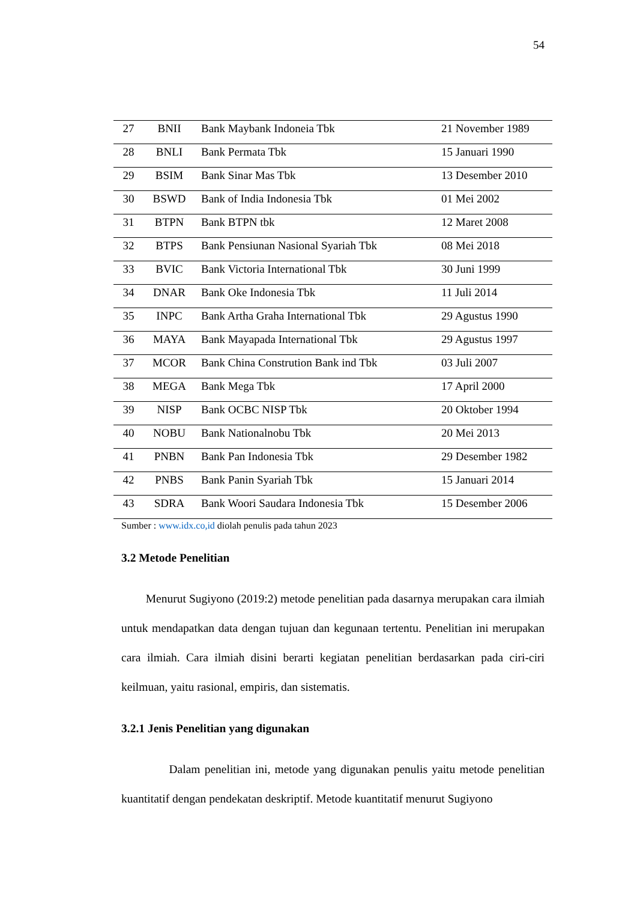54
| 27 | BNII | Bank Maybank Indoneia Tbk | 21 November 1989 |
| 28 | BNLI | Bank Permata Tbk | 15 Januari 1990 |
| 29 | BSIM | Bank Sinar Mas Tbk | 13 Desember 2010 |
| 30 | BSWD | Bank of India Indonesia Tbk | 01 Mei 2002 |
| 31 | BTPN | Bank BTPN tbk | 12 Maret 2008 |
| 32 | BTPS | Bank Pensiunan Nasional Syariah Tbk | 08 Mei 2018 |
| 33 | BVIC | Bank Victoria International Tbk | 30 Juni 1999 |
| 34 | DNAR | Bank Oke Indonesia Tbk | 11 Juli 2014 |
| 35 | INPC | Bank Artha Graha International Tbk | 29 Agustus 1990 |
| 36 | MAYA | Bank Mayapada International Tbk | 29 Agustus 1997 |
| 37 | MCOR | Bank China Constrution Bank ind Tbk | 03 Juli 2007 |
| 38 | MEGA | Bank Mega Tbk | 17 April 2000 |
| 39 | NISP | Bank OCBC NISP Tbk | 20 Oktober 1994 |
| 40 | NOBU | Bank Nationalnobu Tbk | 20 Mei 2013 |
| 41 | PNBN | Bank Pan Indonesia Tbk | 29 Desember 1982 |
| 42 | PNBS | Bank Panin Syariah Tbk | 15 Januari 2014 |
| 43 | SDRA | Bank Woori Saudara Indonesia Tbk | 15 Desember 2006 |
Sumber : www.idx.co,id diolah penulis pada tahun 2023
3.2 Metode Penelitian
Menurut Sugiyono (2019:2) metode penelitian pada dasarnya merupakan cara ilmiah untuk mendapatkan data dengan tujuan dan kegunaan tertentu. Penelitian ini merupakan cara ilmiah. Cara ilmiah disini berarti kegiatan penelitian berdasarkan pada ciri-ciri keilmuan, yaitu rasional, empiris, dan sistematis.
3.2.1 Jenis Penelitian yang digunakan
Dalam penelitian ini, metode yang digunakan penulis yaitu metode penelitian kuantitatif dengan pendekatan deskriptif. Metode kuantitatif menurut Sugiyono